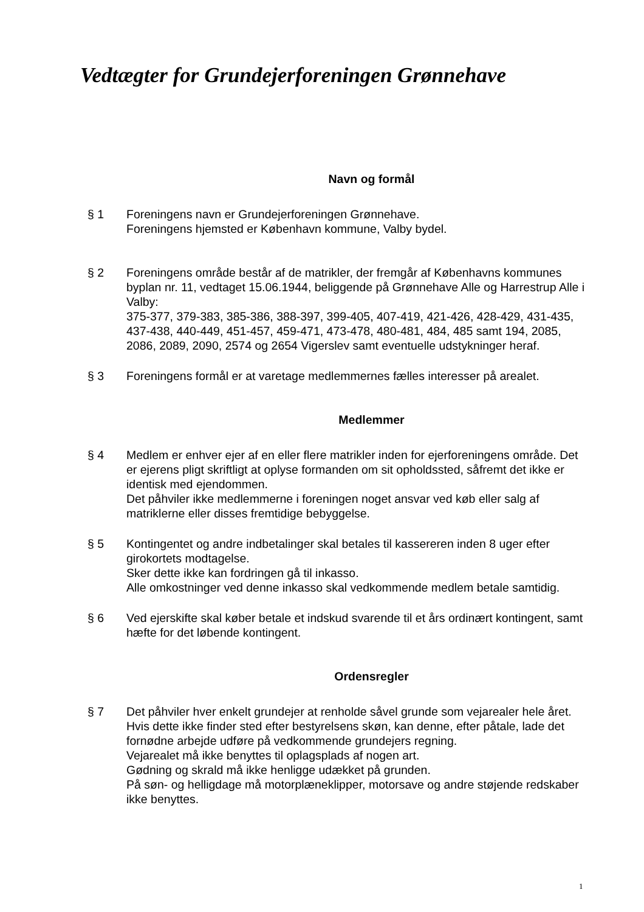Vedtægter for Grundejerforeningen Grønnehave
Navn og formål
§ 1 Foreningens navn er Grundejerforeningen Grønnehave.
Foreningens hjemsted er København kommune, Valby bydel.
§ 2 Foreningens område består af de matrikler, der fremgår af Københavns kommunes byplan nr. 11, vedtaget 15.06.1944, beliggende på Grønnehave Alle og Harrestrup Alle i Valby:
375-377, 379-383, 385-386, 388-397, 399-405, 407-419, 421-426, 428-429, 431-435, 437-438, 440-449, 451-457, 459-471, 473-478, 480-481, 484, 485 samt 194, 2085, 2086, 2089, 2090, 2574 og 2654 Vigerslev samt eventuelle udstykninger heraf.
§ 3 Foreningens formål er at varetage medlemmernes fælles interesser på arealet.
Medlemmer
§ 4 Medlem er enhver ejer af en eller flere matrikler inden for ejerforeningens område. Det er ejerens pligt skriftligt at oplyse formanden om sit opholdssted, såfremt det ikke er identisk med ejendommen.
Det påhviler ikke medlemmerne i foreningen noget ansvar ved køb eller salg af matriklerne eller disses fremtidige bebyggelse.
§ 5 Kontingentet og andre indbetalinger skal betales til kassereren inden 8 uger efter girokortets modtagelse.
Sker dette ikke kan fordringen gå til inkasso.
Alle omkostninger ved denne inkasso skal vedkommende medlem betale samtidig.
§ 6 Ved ejerskifte skal køber betale et indskud svarende til et års ordinært kontingent, samt hæfte for det løbende kontingent.
Ordensregler
§ 7 Det påhviler hver enkelt grundejer at renholde såvel grunde som vejarealer hele året. Hvis dette ikke finder sted efter bestyrelsens skøn, kan denne, efter påtale, lade det fornødne arbejde udføre på vedkommende grundejers regning.
Vejarealet må ikke benyttes til oplagsplads af nogen art.
Gødning og skrald må ikke henligge udækket på grunden.
På søn- og helligdage må motorplæneklipper, motorsave og andre støjende redskaber ikke benyttes.
1